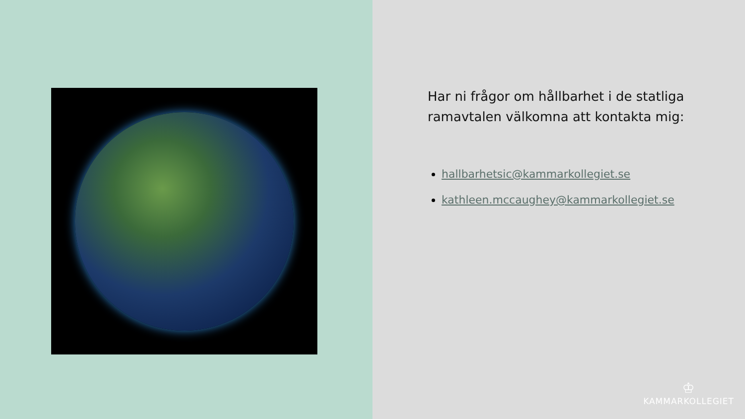Har ni frågor om hållbarhet i de statliga ramavtalen välkomna att kontakta mig:
hallbarhetsic@kammarkollegiet.se
kathleen.mccaughey@kammarkollegiet.se
♔
KAMMARKOLLEGIET